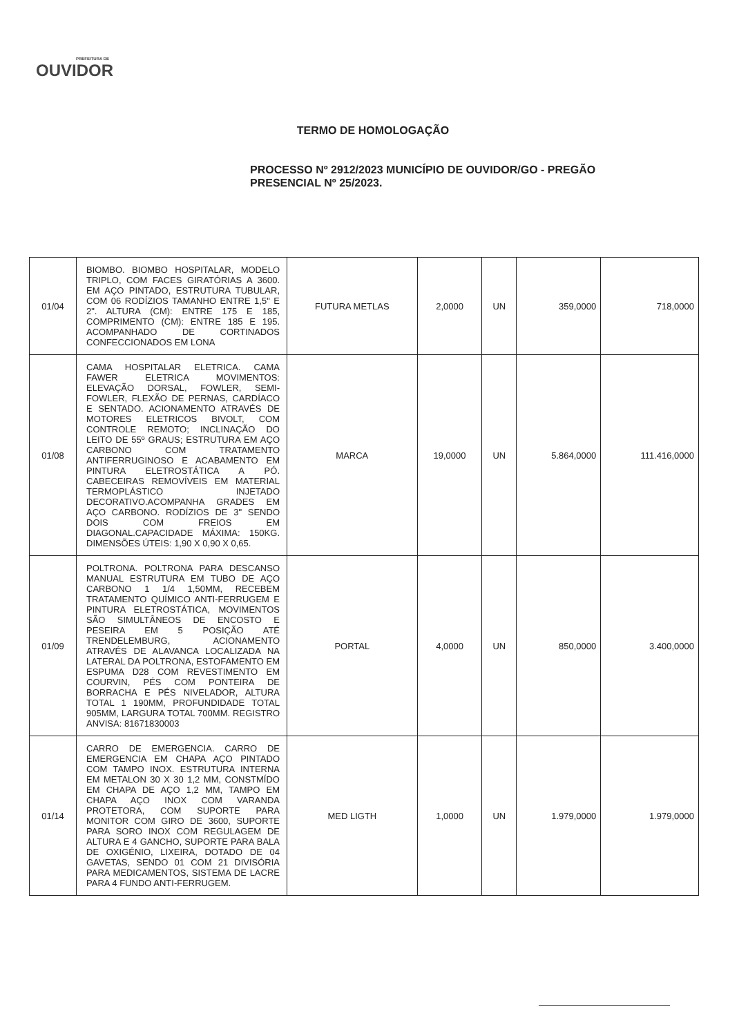PREFEITURA DE
OUVIDOR
TERMO DE HOMOLOGAÇÃO
PROCESSO Nº 2912/2023 MUNICÍPIO DE OUVIDOR/GO - PREGÃO PRESENCIAL Nº 25/2023.
| 01/04 | BIOMBO. BIOMBO HOSPITALAR, MODELO TRIPLO, COM FACES GIRATÓRIAS A 3600. EM AÇO PINTADO, ESTRUTURA TUBULAR, COM 06 RODÍZIOS TAMANHO ENTRE 1,5" E 2". ALTURA (CM): ENTRE 175 E 185, COMPRIMENTO (CM): ENTRE 185 E 195. ACOMPANHADO DE CORTINADOS CONFECCIONADOS EM LONA | FUTURA METLAS | 2,0000 | UN | 359,0000 | 718,0000 |
| 01/08 | CAMA HOSPITALAR ELETRICA. CAMA FAWER ELETRICA MOVIMENTOS: ELEVAÇÃO DORSAL, FOWLER, SEMI-FOWLER, FLEXÃO DE PERNAS, CARDÍACO E SENTADO. ACIONAMENTO ATRAVÉS DE MOTORES ELETRICOS BIVOLT, COM CONTROLE REMOTO; INCLINAÇÃO DO LEITO DE 55º GRAUS; ESTRUTURA EM AÇO CARBONO COM TRATAMENTO ANTIFERRUGINOSO E ACABAMENTO EM PINTURA ELETROSTÁTICA A PÓ. CABECEIRAS REMOVÍVEIS EM MATERIAL TERMOPLÁSTICO INJETADO DECORATIVO.ACOMPANHA GRADES EM AÇO CARBONO. RODÍZIOS DE 3" SENDO DOIS COM FREIOS EM DIAGONAL.CAPACIDADE MÁXIMA: 150KG. DIMENSÕES ÚTEIS: 1,90 X 0,90 X 0,65. | MARCA | 19,0000 | UN | 5.864,0000 | 111.416,0000 |
| 01/09 | POLTRONA. POLTRONA PARA DESCANSO MANUAL ESTRUTURA EM TUBO DE AÇO CARBONO 1 1/4 1,50MM, RECEBEM TRATAMENTO QUÍMICO ANTI-FERRUGEM E PINTURA ELETROSTÁTICA, MOVIMENTOS SÃO SIMULTÂNEOS DE ENCOSTO E PESEIRA EM 5 POSIÇÃO ATÉ TRENDELEMBURG, ACIONAMENTO ATRAVÉS DE ALAVANCA LOCALIZADA NA LATERAL DA POLTRONA, ESTOFAMENTO EM ESPUMA D28 COM REVESTIMENTO EM COURVIN, PÉS COM PONTEIRA DE BORRACHA E PÉS NIVELADOR, ALTURA TOTAL 1 190MM, PROFUNDIDADE TOTAL 905MM, LARGURA TOTAL 700MM. REGISTRO ANVISA: 81671830003 | PORTAL | 4,0000 | UN | 850,0000 | 3.400,0000 |
| 01/14 | CARRO DE EMERGENCIA. CARRO DE EMERGENCIA EM CHAPA AÇO PINTADO COM TAMPO INOX. ESTRUTURA INTERNA EM METALON 30 X 30 1,2 MM, CONSTMÍDO EM CHAPA DE AÇO 1,2 MM, TAMPO EM CHAPA AÇO INOX COM VARANDA PROTETORA, COM SUPORTE PARA MONITOR COM GIRO DE 3600, SUPORTE PARA SORO INOX COM REGULAGEM DE ALTURA E 4 GANCHO, SUPORTE PARA BALA DE OXIGÉNIO, LIXEIRA, DOTADO DE 04 GAVETAS, SENDO 01 COM 21 DIVISÓRIA PARA MEDICAMENTOS, SISTEMA DE LACRE PARA 4 FUNDO ANTI-FERRUGEM. | MED LIGTH | 1,0000 | UN | 1.979,0000 | 1.979,0000 |